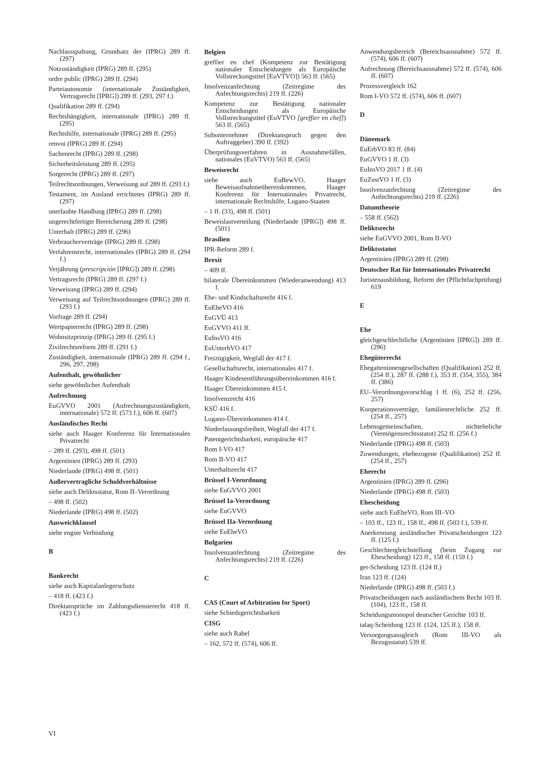Nachlassspaltung, Grundsatz der (IPRG) 289 ff. (297)
Notzuständigkeit (IPRG) 289 ff. (295)
ordre public (IPRG) 289 ff. (294)
Parteiautonomie (internationale Zuständigkeit, Vertragsrecht [IPRG]) 289 ff. (293, 297 f.)
Qualifikation 289 ff. (294)
Rechtshängigkeit, internationale (IPRG) 289 ff. (295)
Rechtshilfe, internationale (IPRG) 289 ff. (295)
renvoi (IPRG) 289 ff. (294)
Sachenrecht (IPRG) 289 ff. (298)
Sicherheitsleistung 289 ff. (295)
Sorgerecht (IPRG) 289 ff. (297)
Teilrechtsordnungen, Verweisung auf 289 ff. (293 f.)
Testament, im Ausland errichtetes (IPRG) 289 ff. (297)
unerlaubte Handlung (IPRG) 289 ff. (298)
ungerechtfertigte Bereicherung 289 ff. (298)
Unterhalt (IPRG) 289 ff. (296)
Verbraucherverträge (IPRG) 289 ff. (298)
Verfahrensrecht, internationales (IPRG) 289 ff. (294 f.)
Verjährung (prescripción [IPRG]) 289 ff. (298)
Vertragsrecht (IPRG) 289 ff. (297 f.)
Verweisung (IPRG) 289 ff. (294)
Verweisung auf Teilrechtsordnungen (IPRG) 289 ff. (293 f.)
Vorfrage 289 ff. (294)
Wertpapierrecht (IPRG) 289 ff. (298)
Wohnsitzprinzip (IPRG) 289 ff. (295 f.)
Zivilrechtsreform 289 ff. (291 f.)
Zuständigkeit, internationale (IPRG) 289 ff. (294 f., 296, 297, 298)
Aufenthalt, gewöhnlicher
siehe gewöhnlicher Aufenthalt
Aufrechnung
EuGVVO 2001 (Aufrechnungszuständigkeit, internationale) 572 ff. (573 f.), 606 ff. (607)
Ausländisches Recht
siehe auch Haager Konferenz für Internationales Privatrecht
– 289 ff. (293), 498 ff. (501)
Argentinien (IPRG) 289 ff. (293)
Niederlande (IPRG) 498 ff. (501)
Außervertragliche Schuldverhältnisse
siehe auch Deliktsstatut, Rom II–Verordnung
– 498 ff. (502)
Niederlande (IPRG) 498 ff. (502)
Ausweichklausel
siehe engste Verbindung
B
Bankrecht
siehe auch Kapitalanlegerschutz
– 418 ff. (423 f.)
Direktansprüche im Zahlungsdiensterecht 418 ff. (423 f.)
Belgien
greffier en chef (Kompetenz zur Bestätigung nationaler Entscheidungen als Europäische Vollstreckungstitel [EuVTVO]) 563 ff. (565)
Insolvenzanfechtung (Zeitregime des Anfechtungsrechts) 219 ff. (226)
Kompetenz zur Bestätigung nationaler Entscheidungen als Europäische Vollstreckungstitel (EuVTVO [greffier en chef]) 563 ff. (565)
Subunternehmer (Direktanspruch gegen den Auftraggeber) 390 ff. (392)
Überprüfungsverfahren in Ausnahmefällen, nationales (EuVTVO) 563 ff. (565)
Beweisrecht
siehe auch EuBewVO, Haager Beweisaufnahmeübereinkommen, Haager Konferenz für Internationales Privatrecht, internationale Rechtshilfe, Lugano-Staaten
– 1 ff. (33), 498 ff. (501)
Beweislastverteilung (Niederlande [IPRG]) 498 ff. (501)
Brasilien
IPR-Reform 289 f.
Brexit
– 409 ff.
bilaterale Übereinkommen (Wiederanwendung) 413 f.
Ehe- und Kindschaftsrecht 416 f.
EuEheVO 416
EuGVÜ 413
EuGVVO 411 ff.
EuInsVO 416
EuUnterhVO 417
Freizügigkeit, Wegfall der 417 f.
Gesellschaftsrecht, internationales 417 f.
Haager Kindesentführungsübereinkommen 416 f.
Haager Übereinkommen 415 f.
Insolvenzrecht 416
KSÜ 416 f.
Lugano-Übereinkommen 414 f.
Niederlassungsfreiheit, Wegfall der 417 f.
Patentgerichtsbarkeit, europäische 417
Rom I-VO 417
Rom II-VO 417
Unterhaltsrecht 417
Brüssel I-Verordnung
siehe EuGVVO 2001
Brüssel Ia-Verordnung
siehe EuGVVO
Brüssel IIa-Verordnung
siehe EuEheVO
Bulgarien
Insolvenzanfechtung (Zeitregime des Anfechtungsrechts) 219 ff. (226)
C
CAS (Court of Arbitration for Sport)
siehe Schiedsgerichtsbarkeit
CISG
siehe auch Rabel
– 162, 572 ff. (574), 606 ff.
Anwendungsbereich (Bereichsausnahme) 572 ff. (574), 606 ff. (607)
Aufrechnung (Bereichsausnahme) 572 ff. (574), 606 ff. (607)
Prozessvergleich 162
Rom I-VO 572 ff. (574), 606 ff. (607)
D
Dänemark
EuErbVO 83 ff. (84)
EuGVVO 1 ff. (3)
EuInsVO 2017 1 ff. (4)
EuZustVO 1 ff. (3)
Insolvenzanfechtung (Zeitregime des Anfechtungsrechts) 219 ff. (226)
Datumtheorie
– 558 ff. (562)
Deliktsrecht
siehe EuGVVO 2001, Rom II-VO
Deliktsstatut
Argentinien (IPRG) 289 ff. (298)
Deutscher Rat für Internationales Privatrecht
Juristenausbildung, Reform der (Pflichtfachprüfung) 619
E
Ehe
gleichgeschlechtliche (Argentinien [IPRG]) 289 ff. (296)
Ehegüterrecht
Ehegatteninnengesellschaften (Qualifikation) 252 ff. (254 ff.), 287 ff. (288 f.), 353 ff. (354, 355), 384 ff. (386)
EU–Verordnungsvorschlag 1 ff. (6), 252 ff. (256, 257)
Kooperationsverträge, familienrechtliche 252 ff. (254 ff., 257)
Lebensgemeinschaften, nichteheliche (Vermögensrechtsstatut) 252 ff. (256 f.)
Niederlande (IPRG) 498 ff. (503)
Zuwendungen, ehebezogene (Qualifikation) 252 ff. (254 ff., 257)
Eherecht
Argentinien (IPRG) 289 ff. (296)
Niederlande (IPRG) 498 ff. (503)
Ehescheidung
siehe auch EuEheVO, Rom III–VO
– 103 ff., 123 ff., 158 ff., 498 ff. (503 f.), 539 ff.
Anerkennung ausländischer Privatscheidungen 123 ff. (125 f.)
Geschlechtergleichstellung (beim Zugang zur Ehescheidung) 123 ff., 158 ff. (159 f.)
get-Scheidung 123 ff. (124 ff.)
Iran 123 ff. (124)
Niederlande (IPRG) 498 ff. (503 f.)
Privatscheidungen nach ausländischem Recht 103 ff. (104), 123 ff., 158 ff.
Scheidungsmonopol deutscher Gerichte 103 ff.
talaq-Scheidung 123 ff. (124, 125 ff.), 158 ff.
Versorgungsausgleich (Rom III-VO als Bezugsstatut) 539 ff.
VI